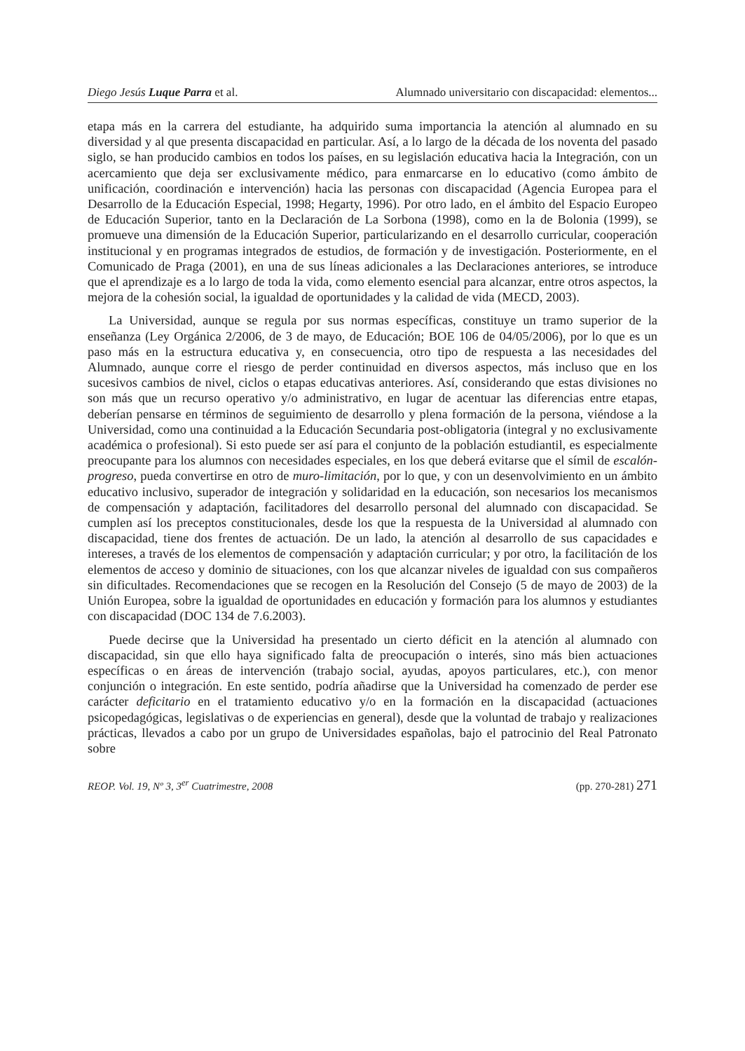Diego Jesús Luque Parra et al. Alumnado universitario con discapacidad: elementos...
etapa más en la carrera del estudiante, ha adquirido suma importancia la atención al alumnado en su diversidad y al que presenta discapacidad en particular. Así, a lo largo de la década de los noventa del pasado siglo, se han producido cambios en todos los países, en su legislación educativa hacia la Integración, con un acercamiento que deja ser exclusivamente médico, para enmarcarse en lo educativo (como ámbito de unificación, coordinación e intervención) hacia las personas con discapacidad (Agencia Europea para el Desarrollo de la Educación Especial, 1998; Hegarty, 1996). Por otro lado, en el ámbito del Espacio Europeo de Educación Superior, tanto en la Declaración de La Sorbona (1998), como en la de Bolonia (1999), se promueve una dimensión de la Educación Superior, particularizando en el desarrollo curricular, cooperación institucional y en programas integrados de estudios, de formación y de investigación. Posteriormente, en el Comunicado de Praga (2001), en una de sus líneas adicionales a las Declaraciones anteriores, se introduce que el aprendizaje es a lo largo de toda la vida, como elemento esencial para alcanzar, entre otros aspectos, la mejora de la cohesión social, la igualdad de oportunidades y la calidad de vida (MECD, 2003).
La Universidad, aunque se regula por sus normas específicas, constituye un tramo superior de la enseñanza (Ley Orgánica 2/2006, de 3 de mayo, de Educación; BOE 106 de 04/05/2006), por lo que es un paso más en la estructura educativa y, en consecuencia, otro tipo de respuesta a las necesidades del Alumnado, aunque corre el riesgo de perder continuidad en diversos aspectos, más incluso que en los sucesivos cambios de nivel, ciclos o etapas educativas anteriores. Así, considerando que estas divisiones no son más que un recurso operativo y/o administrativo, en lugar de acentuar las diferencias entre etapas, deberían pensarse en términos de seguimiento de desarrollo y plena formación de la persona, viéndose a la Universidad, como una continuidad a la Educación Secundaria post-obligatoria (integral y no exclusivamente académica o profesional). Si esto puede ser así para el conjunto de la población estudiantil, es especialmente preocupante para los alumnos con necesidades especiales, en los que deberá evitarse que el símil de escalón-progreso, pueda convertirse en otro de muro-limitación, por lo que, y con un desenvolvimiento en un ámbito educativo inclusivo, superador de integración y solidaridad en la educación, son necesarios los mecanismos de compensación y adaptación, facilitadores del desarrollo personal del alumnado con discapacidad. Se cumplen así los preceptos constitucionales, desde los que la respuesta de la Universidad al alumnado con discapacidad, tiene dos frentes de actuación. De un lado, la atención al desarrollo de sus capacidades e intereses, a través de los elementos de compensación y adaptación curricular; y por otro, la facilitación de los elementos de acceso y dominio de situaciones, con los que alcanzar niveles de igualdad con sus compañeros sin dificultades. Recomendaciones que se recogen en la Resolución del Consejo (5 de mayo de 2003) de la Unión Europea, sobre la igualdad de oportunidades en educación y formación para los alumnos y estudiantes con discapacidad (DOC 134 de 7.6.2003).
Puede decirse que la Universidad ha presentado un cierto déficit en la atención al alumnado con discapacidad, sin que ello haya significado falta de preocupación o interés, sino más bien actuaciones específicas o en áreas de intervención (trabajo social, ayudas, apoyos particulares, etc.), con menor conjunción o integración. En este sentido, podría añadirse que la Universidad ha comenzado de perder ese carácter deficitario en el tratamiento educativo y/o en la formación en la discapacidad (actuaciones psicopedagógicas, legislativas o de experiencias en general), desde que la voluntad de trabajo y realizaciones prácticas, llevados a cabo por un grupo de Universidades españolas, bajo el patrocinio del Real Patronato sobre
REOP. Vol. 19, Nº 3, 3<sup>er</sup> Cuatrimestre, 2008 (pp. 270-281) 271